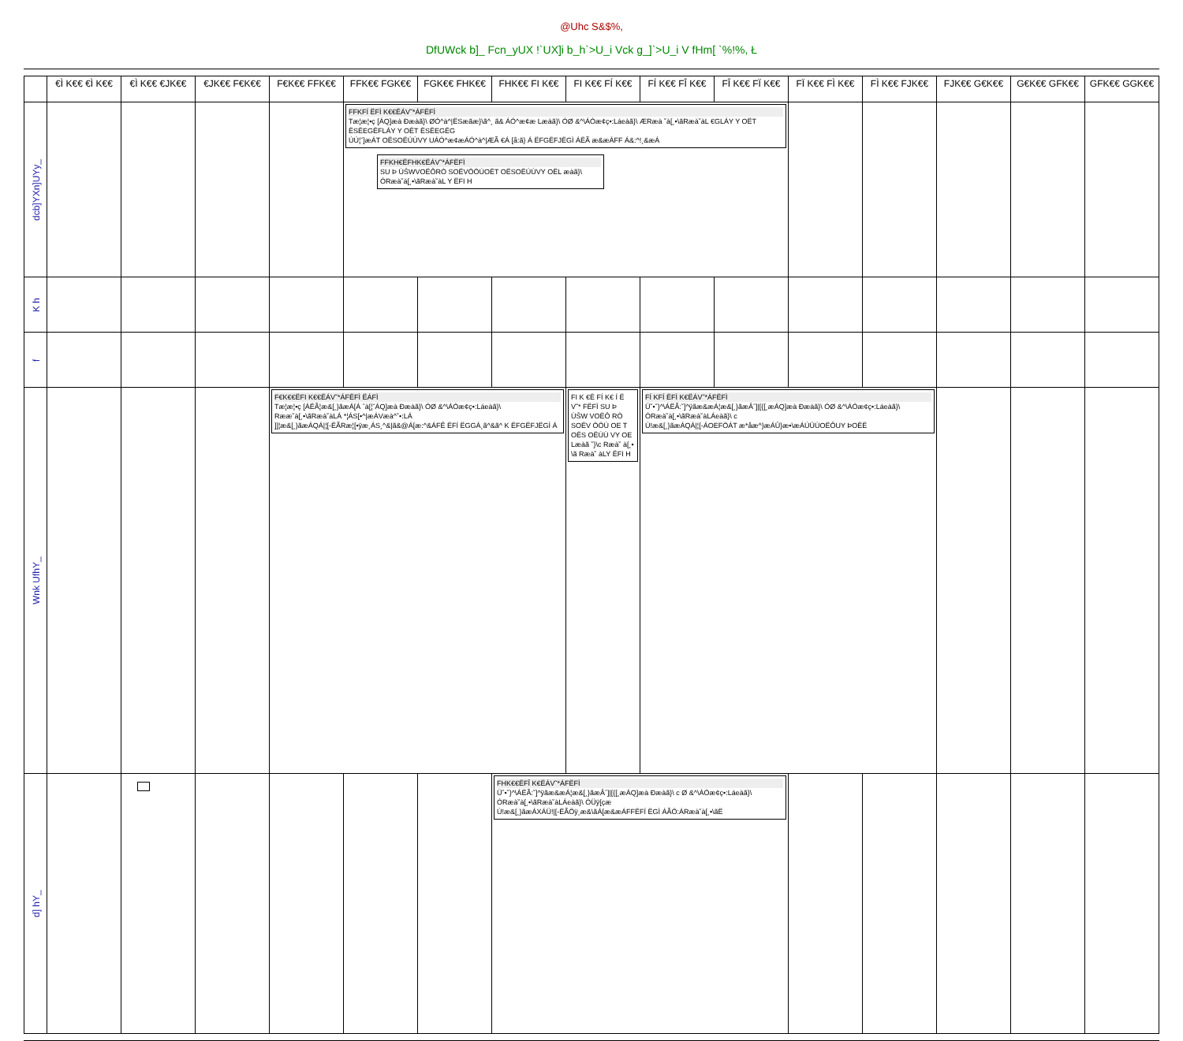@Uhc S&$%,
DfUWck b]_ Fcn_yUX !`UX]i b_h`>U_i Vck g_]`>U_i V fHm[ `%!%, Ł
| | €Ì K€€ €Ì K€€ | €Ì K€€ €JK€€ | €JK€€ F€K€€ | F€K€€ FFK€€ | FFK€€ FGK€€ | FGK€€ FHK€€ | FHK€€ FI K€€ | FI K€€ FÍ K€€ | FÍ K€€ FÎ K€€ | FÎ K€€ FÏ K€€ | FÏ K€€ FÌ K€€ | FÌ K€€ FJK€€ | FJK€€ G€K€€ | G€K€€ GFK€€ | GFK€€ GGK€€ |
| --- | --- | --- | --- | --- | --- | --- | --- | --- | --- | --- | --- | --- | --- | --- | --- |
| dcb]YXn]UYy_ | | | | | FFKFÍ ËFÌ K€€ËÁV˜*ÁFËFÌ Tæ¦æ¦•ç [ÁQ]æà Ðæàã}\ ØÓ^à^/ËSæãæ}\ã^¸ ã& ÁÓ^æ¢æ Læàã}\ ÓØ &^\ÁÓæ¢ç•:Láeàã}\ ÆRæà ˘à[¸•\ãRæà˘àL €GLÁY Y OËT ËSËEGËFLÁY Y OËT ËSËEGËG ÚÚ¦ˇ]æÁT OËSOËÚÙVY UÁÓ^æ¢æÁÓ^à^/ÆÃ €Á [å:ã} Á ËFGËFJËGÌ ÁËÃ æ&æÁFF Á&:^!¸&æÁ FFKH€ËFHK€ËÁV˜*ÁFËFÌ SU Þ ÙŠWVOËÔRÒ SOËVÖÖÙOËT OËSOËÚÙVY OËL æàã}\ ÓRæà˘à[¸•\ãRæà˘àL Y ËFI H | | | | | | | | | | |
| K h | | | | | | | | | | | | | | | |
| f | | | | | | | | | | | | | | | |
| Wnk UfhY_ | | | | F€K€€ËFI K€€ËÁV˜*ÁFËFÌ ËÁFÌ Tæ¦æ¦•ç [ÁËÃ¦æ&[¸}ãæÁ[Á ˆà[¦ˇÁQ]æà Ðæàã}\ ÓØ &^\ÁÓæ¢ç•:Láeàã}\ Rææ˘à[¸•\ãRæà˘àLÁ *¦ÁS[•^/æÁVæà^˘•:LÁ ]]¦æ&[¸}ãæÁQÁ/¦[-ËÃRæ¦[•ÿæ¸ÁS¸^&/ã&@Á[æ:^&ÁFÊ ËFÍ ËGGÁ¸ã^&ã^ K ËFGËFJËGÌ Á | | | | FI K €Ë FÍ K€ Í Ë V˜* FËFÌ SU Þ ÙŠW VOËÔ RÒ SOËV ÖÖÙ OE T OËS OËÚÙ VY OE Læàã ˘}\c Ræà˘ à[¸• \ã Ræà˘ àLY ËFI H | FÍ KFÍ ËFÌ K€ËÁV˜*ÁFËFÌ Ü˘•˘}^\ÁËÃ:˘]^ÿãæ&æÁ¦æ&[¸}ãæÂˆ]/[{[¸æÁQ]æà Ðæàã}\ ÓØ &^\ÁÓæ¢ç•:Láeàã}\ ÓRæà˘à[¸•\ãRæà˘àLÁeàã}\ c Ú!æ&[¸}ãæÁQÁ/¦[-ÁOEFÖÁT æ*åæ^}æÁÛ}æ•\æÁÚÜÙOËÔUY ÞOËË | | | | | | |
| d] hY_ | | | | | | | FHK€€ËFÎ K€ËÁV˜*ÁFËFÌ Ü˘•˘}^\ÁËÃ:˘]^ÿãæ&æÁ¦æ&[¸}ãæÂˆ]/[{[¸æÁQ]æà Ðæàã}\ c Ø &^\ÁÓæ¢ç•:Láeàã}\ ÓRæà˘à[¸•\ãRæà˘àLÁeàã}\ ÓÜÿ[çæ Ú!æ&[¸}ãæÁXÁÜ!/[-ËÃÖÿ¸æ&\ãÁ[æ&æÁFFËFÍ ËGÌ ÁÃÖ:ÁRæà˘à[¸•\ãË | | | | | | | | |